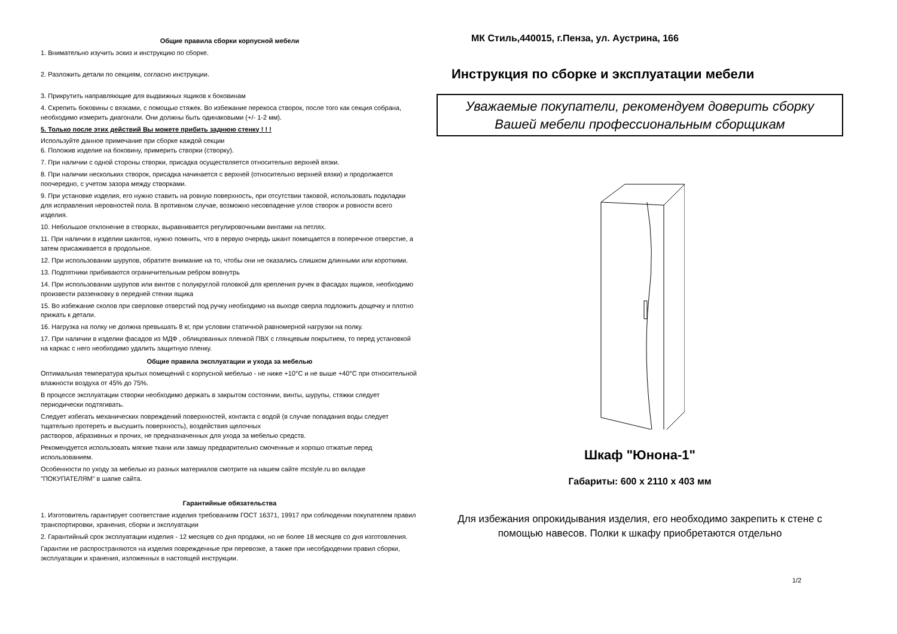Общие правила сборки корпусной мебели
1. Внимательно изучить эскиз и инструкцию по сборке.
2. Разложить детали по секциям, согласно инструкции.
3. Прикрутить направляющие для выдвижных ящиков к боковинам
4. Скрепить боковины с вязками, с помощью стяжек. Во избежание перекоса створок, после того как секция собрана, необходимо измерить диагонали. Они должны быть одинаковыми (+/- 1-2 мм).
5. Только после этих действий Вы можете прибить заднюю стенку ! ! !
Используйте данное примечание при сборке каждой секции
6. Положив изделие на боковину, примерить створки (створку).
7. При наличии с одной стороны створки, присадка осуществляется относительно верхней вязки.
8. При наличии нескольких створок, присадка начинается с верхней (относительно верхней вязки) и продолжается поочередно, с учетом зазора между створками.
9. При установке изделия, его нужно ставить на ровную поверхность, при отсутствии таковой, использовать подкладки для исправления неровностей пола. В противном случае, возможно несовпадение углов створок и ровности всего изделия.
10. Небольшое отклонение в створках, выравнивается регулировочными винтами на петлях.
11. При наличии в изделии шкантов, нужно помнить, что в первую очередь шкант помещается в поперечное отверстие, а затем присаживается в продольное.
12. При использовании шурупов, обратите внимание на то, чтобы они не оказались слишком длинными или короткими.
13. Подпятники прибиваются ограничительным ребром вовнутрь
14. При использовании шурупов или винтов с полукруглой головкой для крепления ручек в фасадах ящиков, необходимо произвести раззенковку в передней стенки ящика
15. Во избежание сколов при сверловке отверстий под ручку необходимо на выходе сверла подложить дощечку и плотно прижать к детали.
16. Нагрузка на полку не должна превышать 8 кг, при условии статичной равномерной нагрузки на полку.
17. При наличии в изделии фасадов из МДФ , облицованных пленкой ПВХ с глянцевым покрытием, то перед установкой на каркас с него необходимо удалить защитную пленку.
Общие правила эксплуатации и ухода за мебелью
Оптимальная температура крытых помещений с корпусной мебелью - не ниже +10°С и не выше +40°С при относительной влажности воздуха от 45% до 75%.
В процессе эксплуатации створки необходимо держать в закрытом состоянии, винты, шурупы, стяжки следует периодически подтягивать.
Следует избегать механических повреждений поверхностей, контакта с водой (в случае попадания воды следует тщательно протереть и высушить поверхность), воздействия щелочных
растворов, абразивных и прочих, не предназначенных для ухода за мебелью средств.
Рекомендуется использовать мягкие ткани или замшу предварительно смоченные и хорошо отжатые перед использованием.
Особенности по уходу за мебелью из разных материалов смотрите на нашем сайте mcstyle.ru во вкладке "ПОКУПАТЕЛЯМ" в шапке сайта.
Гарантийные обязательства
1. Изготовитель гарантирует соответствие изделия требованиям ГОСТ 16371, 19917 при соблюдении покупателем правил транспортировки, хранения, сборки и эксплуатации
2. Гарантийный срок эксплуатации изделия - 12 месяцев со дня продажи, но не более 18 месяцев со дня изготовления.
Гарантии не распространяются на изделия поврежденные при перевозке, а также при несобдюдении правил сборки, эксплуатации и хранения, изложенных в настоящей инструкции.
МК Стиль,440015, г.Пенза, ул. Аустрина, 166
Инструкция по сборке и эксплуатации мебели
Уважаемые покупатели, рекомендуем доверить сборку
Вашей мебели профессиональным сборщикам
Шкаф "Юнона-1"
Габариты: 600 х 2110 х 403 мм
Для избежания опрокидывания изделия, его необходимо закрепить к стене с помощью навесов. Полки к шкафу приобретаются отдельно
1/2